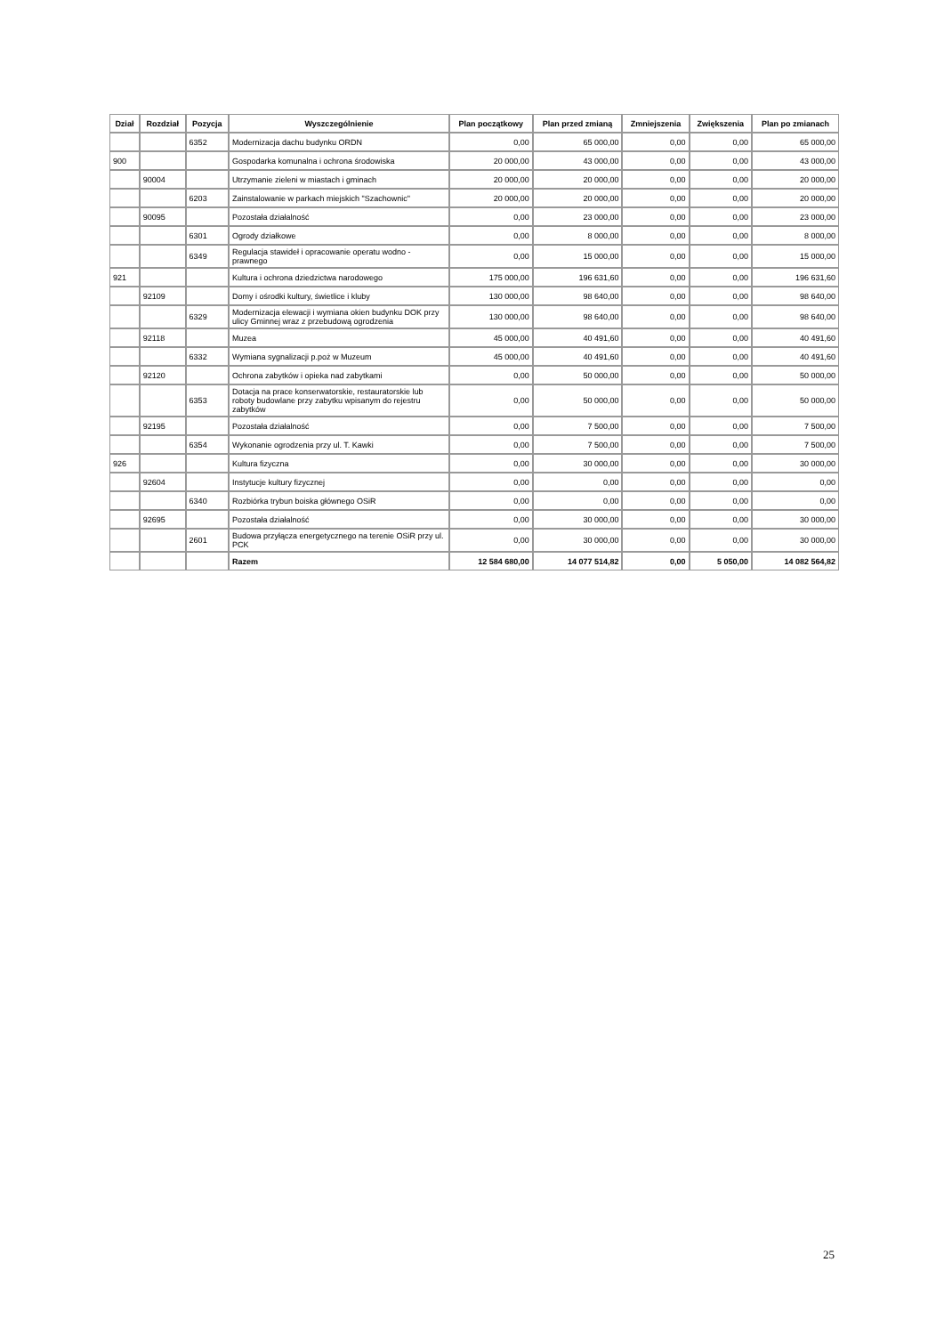| Dział | Rozdział | Pozycja | Wyszczególnienie | Plan początkowy | Plan przed zmianą | Zmniejszenia | Zwiększenia | Plan po zmianach |
| --- | --- | --- | --- | --- | --- | --- | --- | --- |
| | | 6352 | Modernizacja dachu budynku ORDN | 0,00 | 65 000,00 | 0,00 | 0,00 | 65 000,00 |
| 900 | | | Gospodarka komunalna i ochrona środowiska | 20 000,00 | 43 000,00 | 0,00 | 0,00 | 43 000,00 |
| | 90004 | | Utrzymanie zieleni w miastach i gminach | 20 000,00 | 20 000,00 | 0,00 | 0,00 | 20 000,00 |
| | | 6203 | Zainstalowanie w parkach miejskich "Szachownic" | 20 000,00 | 20 000,00 | 0,00 | 0,00 | 20 000,00 |
| | 90095 | | Pozostała działalność | 0,00 | 23 000,00 | 0,00 | 0,00 | 23 000,00 |
| | | 6301 | Ogrody działkowe | 0,00 | 8 000,00 | 0,00 | 0,00 | 8 000,00 |
| | | 6349 | Regulacja stawideł i opracowanie operatu wodno - prawnego | 0,00 | 15 000,00 | 0,00 | 0,00 | 15 000,00 |
| 921 | | | Kultura i ochrona dziedzictwa narodowego | 175 000,00 | 196 631,60 | 0,00 | 0,00 | 196 631,60 |
| | 92109 | | Domy i ośrodki kultury, świetlice i kluby | 130 000,00 | 98 640,00 | 0,00 | 0,00 | 98 640,00 |
| | | 6329 | Modernizacja elewacji i wymiana okien budynku DOK przy ulicy Gminnej wraz z przebudową ogrodzenia | 130 000,00 | 98 640,00 | 0,00 | 0,00 | 98 640,00 |
| | 92118 | | Muzea | 45 000,00 | 40 491,60 | 0,00 | 0,00 | 40 491,60 |
| | | 6332 | Wymiana sygnalizacji p.poż w Muzeum | 45 000,00 | 40 491,60 | 0,00 | 0,00 | 40 491,60 |
| | 92120 | | Ochrona zabytków i opieka nad zabytkami | 0,00 | 50 000,00 | 0,00 | 0,00 | 50 000,00 |
| | | 6353 | Dotacja na prace konserwatorskie, restauratorskie lub roboty budowlane przy zabytku wpisanym do rejestru zabytków | 0,00 | 50 000,00 | 0,00 | 0,00 | 50 000,00 |
| | 92195 | | Pozostała działalność | 0,00 | 7 500,00 | 0,00 | 0,00 | 7 500,00 |
| | | 6354 | Wykonanie ogrodzenia przy ul. T. Kawki | 0,00 | 7 500,00 | 0,00 | 0,00 | 7 500,00 |
| 926 | | | Kultura fizyczna | 0,00 | 30 000,00 | 0,00 | 0,00 | 30 000,00 |
| | 92604 | | Instytucje kultury fizycznej | 0,00 | 0,00 | 0,00 | 0,00 | 0,00 |
| | | 6340 | Rozbiórka trybun boiska głównego OSiR | 0,00 | 0,00 | 0,00 | 0,00 | 0,00 |
| | 92695 | | Pozostała działalność | 0,00 | 30 000,00 | 0,00 | 0,00 | 30 000,00 |
| | | 2601 | Budowa przyłącza energetycznego na terenie OSiR przy ul. PCK | 0,00 | 30 000,00 | 0,00 | 0,00 | 30 000,00 |
| | | | Razem | 12 584 680,00 | 14 077 514,82 | 0,00 | 5 050,00 | 14 082 564,82 |
25